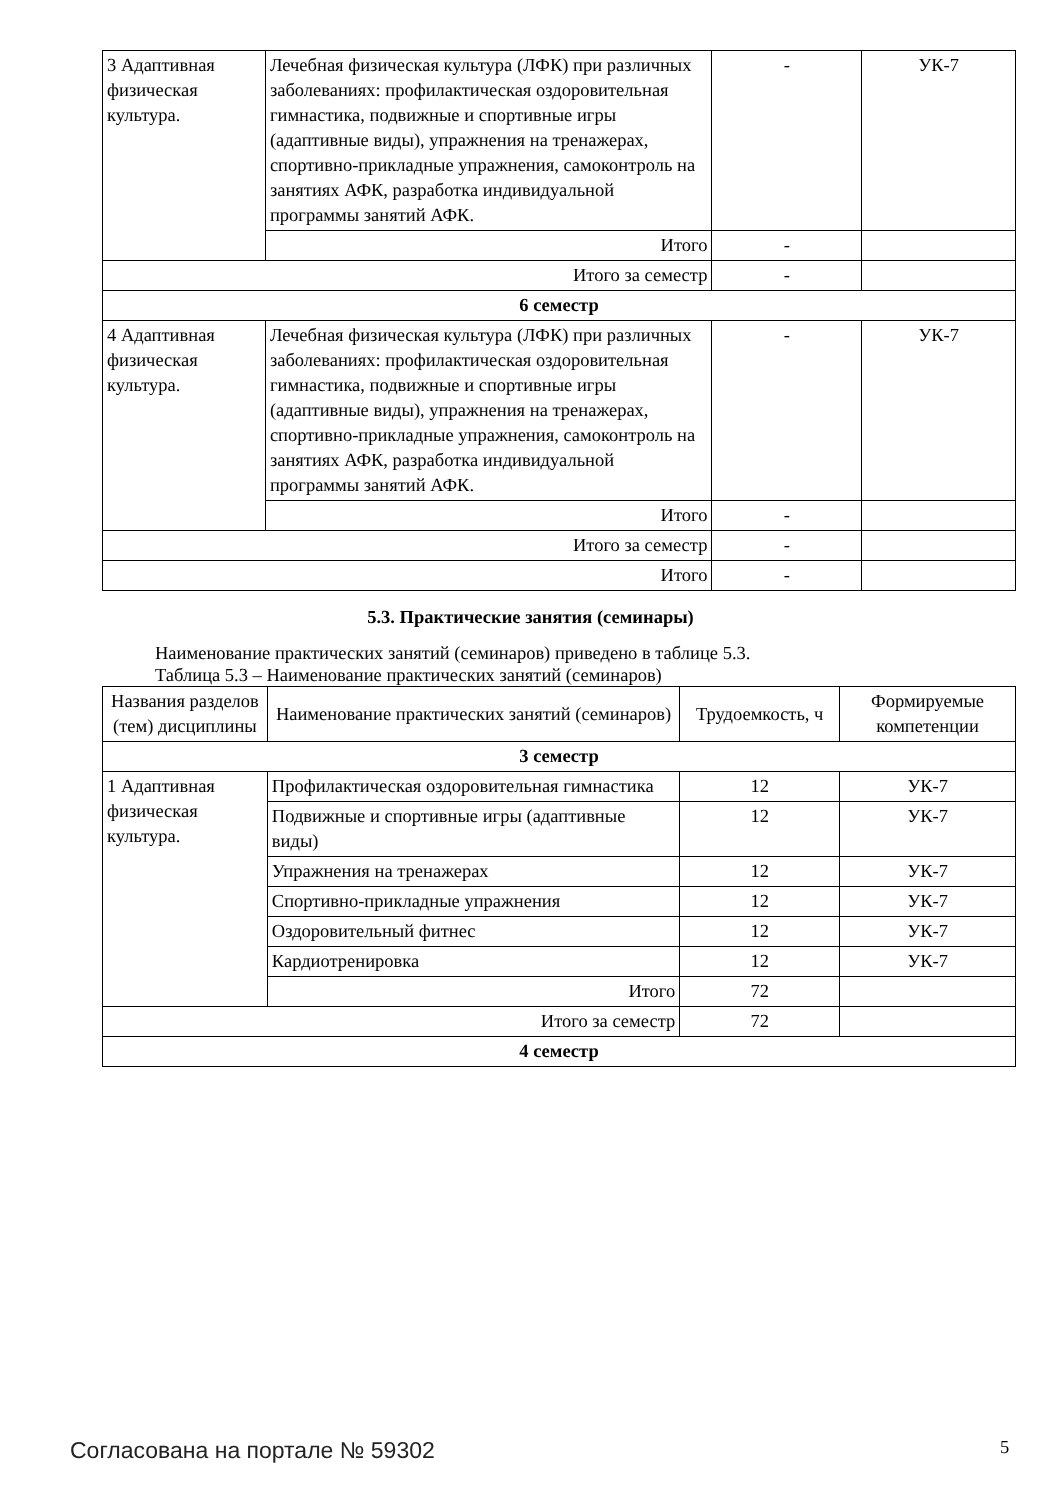| 3 Адаптивная физическая культура. | Лечебная физическая культура (ЛФК) при различных заболеваниях: профилактическая оздоровительная гимнастика, подвижные и спортивные игры (адаптивные виды), упражнения на тренажерах, спортивно-прикладные упражнения, самоконтроль на занятиях АФК, разработка индивидуальной программы занятий АФК. | - | УК-7 |
| | Итого | - | |
| Итого за семестр | | - | |
| 6 семестр | | | |
| 4 Адаптивная физическая культура. | Лечебная физическая культура (ЛФК) при различных заболеваниях: профилактическая оздоровительная гимнастика, подвижные и спортивные игры (адаптивные виды), упражнения на тренажерах, спортивно-прикладные упражнения, самоконтроль на занятиях АФК, разработка индивидуальной программы занятий АФК. | - | УК-7 |
| | Итого | - | |
| Итого за семестр | | - | |
| Итого | | - | |
5.3. Практические занятия (семинары)
Наименование практических занятий (семинаров) приведено в таблице 5.3.
Таблица 5.3 – Наименование практических занятий (семинаров)
| Названия разделов (тем) дисциплины | Наименование практических занятий (семинаров) | Трудоемкость, ч | Формируемые компетенции |
| --- | --- | --- | --- |
| 3 семестр | | | |
| 1 Адаптивная физическая культура. | Профилактическая оздоровительная гимнастика | 12 | УК-7 |
| | Подвижные и спортивные игры (адаптивные виды) | 12 | УК-7 |
| | Упражнения на тренажерах | 12 | УК-7 |
| | Спортивно-прикладные упражнения | 12 | УК-7 |
| | Оздоровительный фитнес | 12 | УК-7 |
| | Кардиотренировка | 12 | УК-7 |
| | Итого | 72 | |
| Итого за семестр | | 72 | |
| 4 семестр | | | |
Согласована на портале № 59302 5